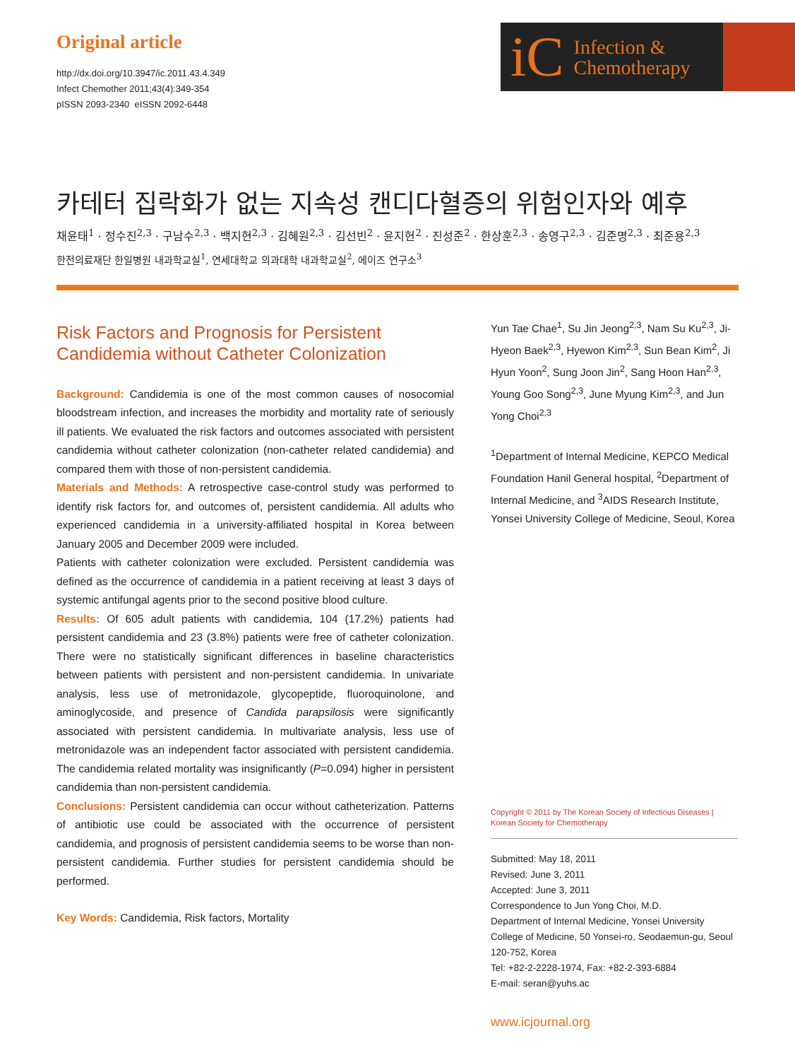Original article
http://dx.doi.org/10.3947/ic.2011.43.4.349
Infect Chemother 2011;43(4):349-354
pISSN 2093-2340 eISSN 2092-6448
iC Infection &
Chemotherapy
카테터 집락화가 없는 지속성 캔디다혈증의 위험인자와 예후
채윤태<sup>1</sup> · 정수진<sup>2,3</sup> · 구남수<sup>2,3</sup> · 백지현<sup>2,3</sup> · 김혜원<sup>2,3</sup> · 김선빈<sup>2</sup> · 윤지현<sup>2</sup> · 진성준<sup>2</sup> · 한상훈<sup>2,3</sup> · 송영구<sup>2,3</sup> · 김준명<sup>2,3</sup> · 최준용<sup>2,3</sup>
한전의료재단 한일병원 내과학교실<sup>1</sup>, 연세대학교 의과대학 내과학교실<sup>2</sup>, 에이즈 연구소<sup>3</sup>
Risk Factors and Prognosis for Persistent Candidemia without Catheter Colonization
Background: Candidemia is one of the most common causes of nosocomial bloodstream infection, and increases the morbidity and mortality rate of seriously ill patients. We evaluated the risk factors and outcomes associated with persistent candidemia without catheter colonization (non-catheter related candidemia) and compared them with those of non-persistent candidemia.
Materials and Methods: A retrospective case-control study was performed to identify risk factors for, and outcomes of, persistent candidemia. All adults who experienced candidemia in a university-affiliated hospital in Korea between January 2005 and December 2009 were included.
Patients with catheter colonization were excluded. Persistent candidemia was defined as the occurrence of candidemia in a patient receiving at least 3 days of systemic antifungal agents prior to the second positive blood culture.
Results: Of 605 adult patients with candidemia, 104 (17.2%) patients had persistent candidemia and 23 (3.8%) patients were free of catheter colonization. There were no statistically significant differences in baseline characteristics between patients with persistent and non-persistent candidemia. In univariate analysis, less use of metronidazole, glycopeptide, fluoroquinolone, and aminoglycoside, and presence of Candida parapsilosis were significantly associated with persistent candidemia. In multivariate analysis, less use of metronidazole was an independent factor associated with persistent candidemia. The candidemia related mortality was insignificantly (P=0.094) higher in persistent candidemia than non-persistent candidemia.
Conclusions: Persistent candidemia can occur without catheterization. Patterns of antibiotic use could be associated with the occurrence of persistent candidemia, and prognosis of persistent candidemia seems to be worse than non-persistent candidemia. Further studies for persistent candidemia should be performed.
Key Words: Candidemia, Risk factors, Mortality
Yun Tae Chae<sup>1</sup>, Su Jin Jeong<sup>2,3</sup>, Nam Su Ku<sup>2,3</sup>, Ji-Hyeon Baek<sup>2,3</sup>, Hyewon Kim<sup>2,3</sup>, Sun Bean Kim<sup>2</sup>, Ji Hyun Yoon<sup>2</sup>, Sung Joon Jin<sup>2</sup>, Sang Hoon Han<sup>2,3</sup>, Young Goo Song<sup>2,3</sup>, June Myung Kim<sup>2,3</sup>, and Jun Yong Choi<sup>2,3</sup>
<sup>1</sup> Department of Internal Medicine, KEPCO Medical Foundation Hanil General hospital, <sup>2</sup>Department of Internal Medicine, and <sup>3</sup>AIDS Research Institute, Yonsei University College of Medicine, Seoul, Korea
Copyright © 2011 by The Korean Society of Infectious Diseases | Korean Society for Chemotherapy
Submitted: May 18, 2011
Revised: June 3, 2011
Accepted: June 3, 2011
Correspondence to Jun Yong Choi, M.D.
Department of Internal Medicine, Yonsei University College of Medicine, 50 Yonsei-ro, Seodaemun-gu, Seoul 120-752, Korea
Tel: +82-2-2228-1974, Fax: +82-2-393-6884
E-mail: seran@yuhs.ac
www.icjournal.org